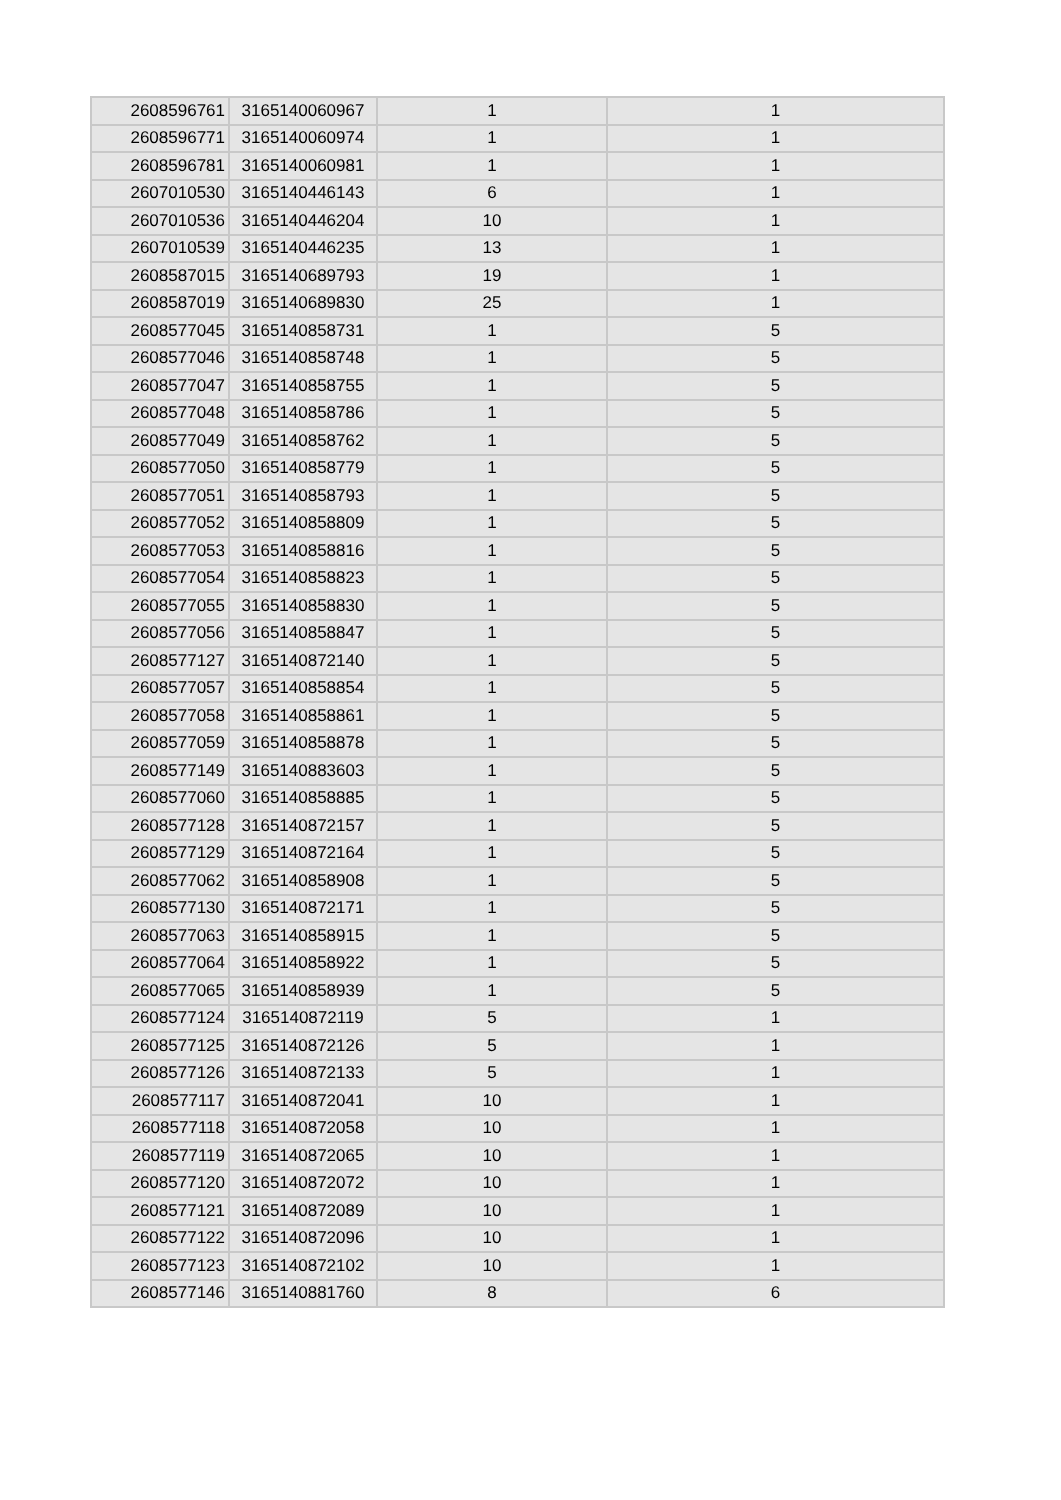| 2608596761 | 3165140060967 | 1 | 1 |
| 2608596771 | 3165140060974 | 1 | 1 |
| 2608596781 | 3165140060981 | 1 | 1 |
| 2607010530 | 3165140446143 | 6 | 1 |
| 2607010536 | 3165140446204 | 10 | 1 |
| 2607010539 | 3165140446235 | 13 | 1 |
| 2608587015 | 3165140689793 | 19 | 1 |
| 2608587019 | 3165140689830 | 25 | 1 |
| 2608577045 | 3165140858731 | 1 | 5 |
| 2608577046 | 3165140858748 | 1 | 5 |
| 2608577047 | 3165140858755 | 1 | 5 |
| 2608577048 | 3165140858786 | 1 | 5 |
| 2608577049 | 3165140858762 | 1 | 5 |
| 2608577050 | 3165140858779 | 1 | 5 |
| 2608577051 | 3165140858793 | 1 | 5 |
| 2608577052 | 3165140858809 | 1 | 5 |
| 2608577053 | 3165140858816 | 1 | 5 |
| 2608577054 | 3165140858823 | 1 | 5 |
| 2608577055 | 3165140858830 | 1 | 5 |
| 2608577056 | 3165140858847 | 1 | 5 |
| 2608577127 | 3165140872140 | 1 | 5 |
| 2608577057 | 3165140858854 | 1 | 5 |
| 2608577058 | 3165140858861 | 1 | 5 |
| 2608577059 | 3165140858878 | 1 | 5 |
| 2608577149 | 3165140883603 | 1 | 5 |
| 2608577060 | 3165140858885 | 1 | 5 |
| 2608577128 | 3165140872157 | 1 | 5 |
| 2608577129 | 3165140872164 | 1 | 5 |
| 2608577062 | 3165140858908 | 1 | 5 |
| 2608577130 | 3165140872171 | 1 | 5 |
| 2608577063 | 3165140858915 | 1 | 5 |
| 2608577064 | 3165140858922 | 1 | 5 |
| 2608577065 | 3165140858939 | 1 | 5 |
| 2608577124 | 3165140872119 | 5 | 1 |
| 2608577125 | 3165140872126 | 5 | 1 |
| 2608577126 | 3165140872133 | 5 | 1 |
| 2608577117 | 3165140872041 | 10 | 1 |
| 2608577118 | 3165140872058 | 10 | 1 |
| 2608577119 | 3165140872065 | 10 | 1 |
| 2608577120 | 3165140872072 | 10 | 1 |
| 2608577121 | 3165140872089 | 10 | 1 |
| 2608577122 | 3165140872096 | 10 | 1 |
| 2608577123 | 3165140872102 | 10 | 1 |
| 2608577146 | 3165140881760 | 8 | 6 |